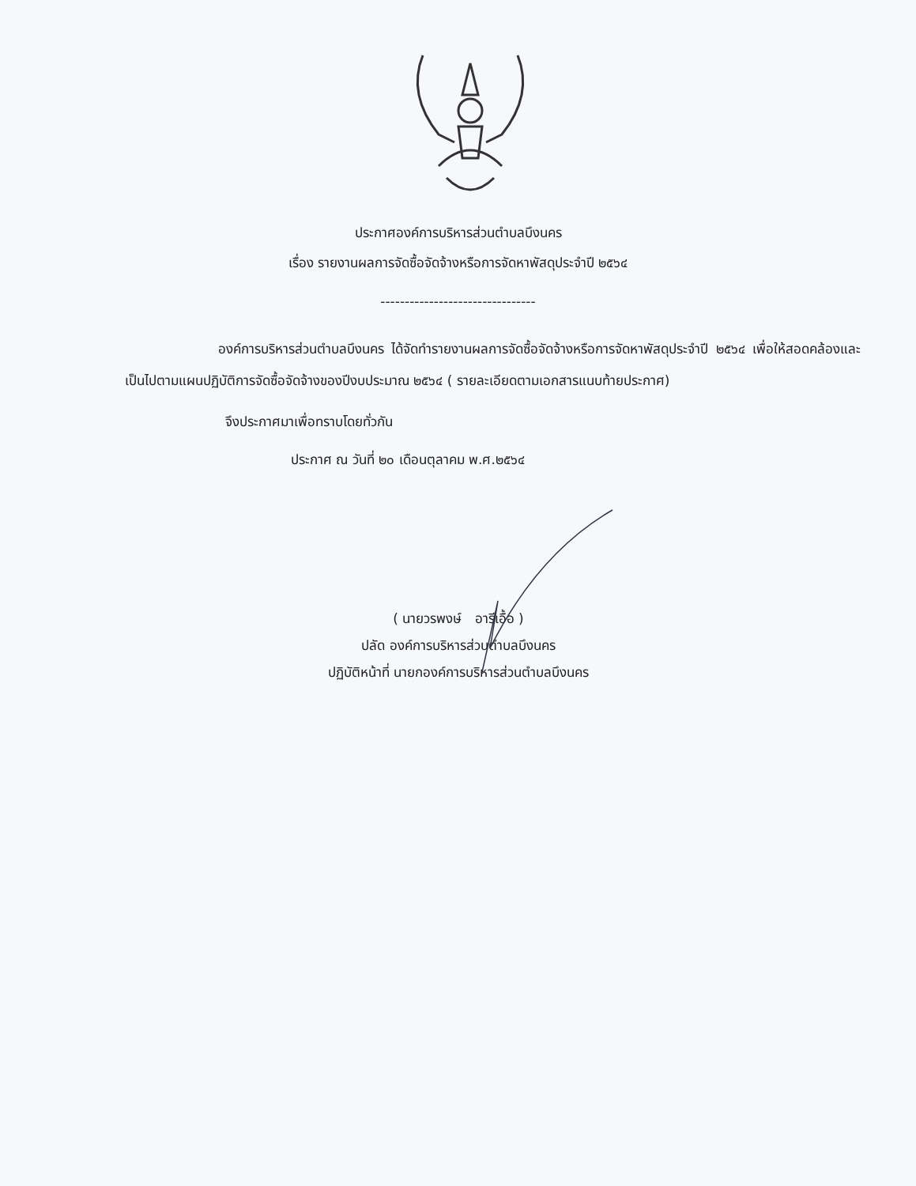ประกาศองค์การบริหารส่วนตำบลบึงนคร
เรื่อง รายงานผลการจัดซื้อจัดจ้างหรือการจัดหาพัสดุประจำปี ๒๕๖๔
--------------------------------
องค์การบริหารส่วนตำบลบึงนคร ได้จัดทำรายงานผลการจัดซื้อจัดจ้างหรือการจัดหาพัสดุประจำปี ๒๕๖๔ เพื่อให้สอดคล้องและเป็นไปตามแผนปฏิบัติการจัดซื้อจัดจ้างของปีงบประมาณ ๒๕๖๔ ( รายละเอียดตามเอกสารแนบท้ายประกาศ)
จึงประกาศมาเพื่อทราบโดยทั่วกัน
ประกาศ ณ วันที่ ๒๐ เดือนตุลาคม พ.ศ.๒๕๖๔
( นายวรพงษ์ อารีเอื้อ )
ปลัด องค์การบริหารส่วนตำบลบึงนคร
ปฏิบัติหน้าที่ นายกองค์การบริหารส่วนตำบลบึงนคร